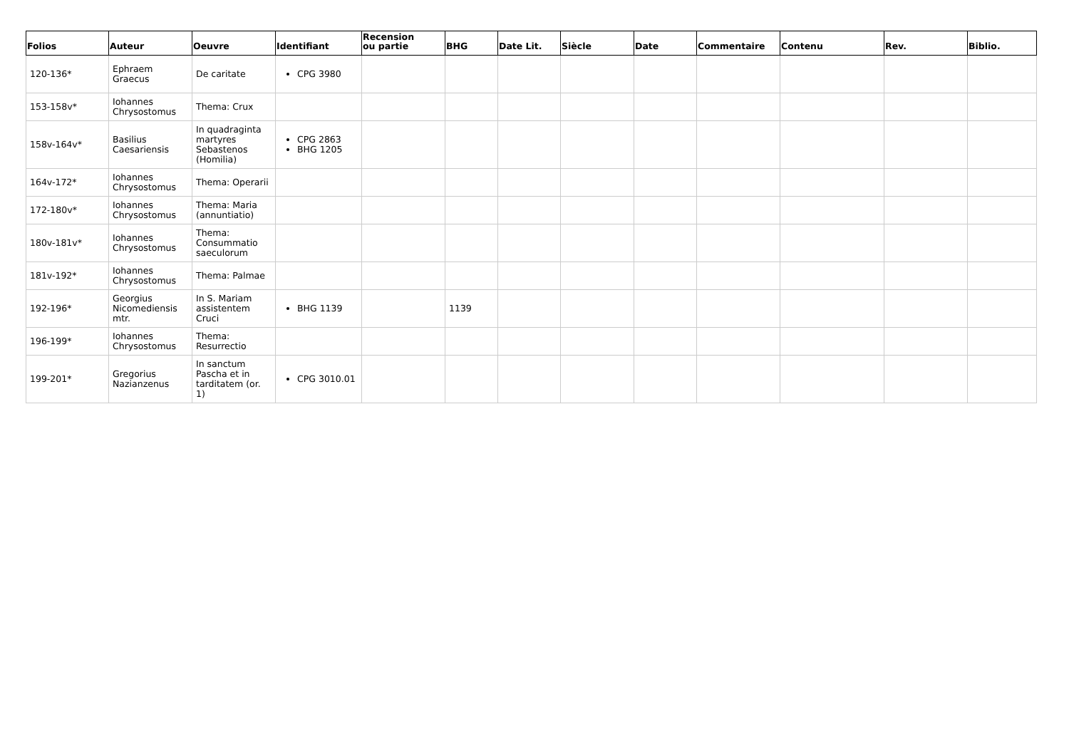| Folios | Auteur | Oeuvre | Identifiant | Recension ou partie | BHG | Date Lit. | Siècle | Date | Commentaire | Contenu | Rev. | Biblio. |
| --- | --- | --- | --- | --- | --- | --- | --- | --- | --- | --- | --- | --- |
| 120-136* | Ephraem Graecus | De caritate | CPG 3980 | | | | | | | | | |
| 153-158v* | Iohannes Chrysostomus | Thema: Crux | | | | | | | | | | |
| 158v-164v* | Basilius Caesariensis | In quadraginta martyres Sebastenos (Homilia) | CPG 2863 BHG 1205 | | | | | | | | | |
| 164v-172* | Iohannes Chrysostomus | Thema: Operarii | | | | | | | | | | |
| 172-180v* | Iohannes Chrysostomus | Thema: Maria (annuntiatio) | | | | | | | | | | |
| 180v-181v* | Iohannes Chrysostomus | Thema: Consummatio saeculorum | | | | | | | | | | |
| 181v-192* | Iohannes Chrysostomus | Thema: Palmae | | | | | | | | | | |
| 192-196* | Georgius Nicomediensis mtr. | In S. Mariam assistentem Cruci | BHG 1139 | | 1139 | | | | | | | |
| 196-199* | Iohannes Chrysostomus | Thema: Resurrectio | | | | | | | | | | |
| 199-201* | Gregorius Nazianzenus | In sanctum Pascha et in tarditatem (or. 1) | CPG 3010.01 | | | | | | | | | |